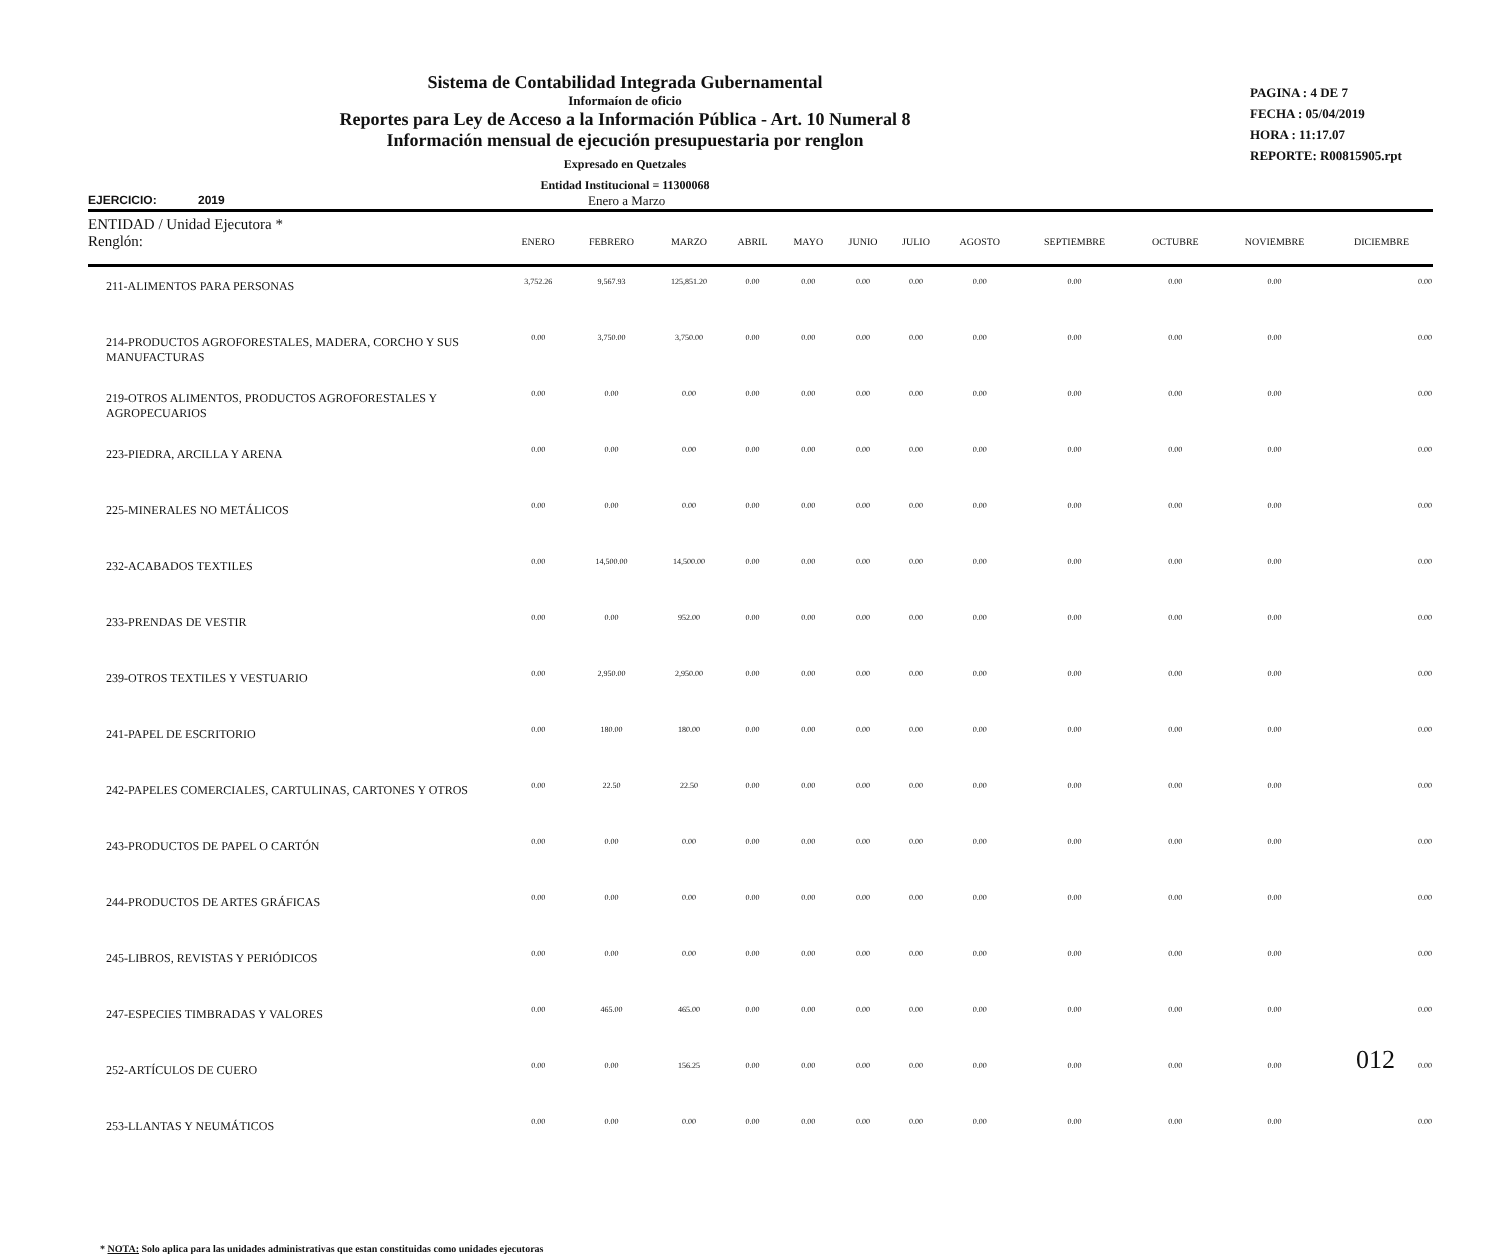Sistema de Contabilidad Integrada Gubernamental
Informaíon de oficio
Reportes para Ley de Acceso a la Información Pública - Art. 10 Numeral 8
Información mensual de ejecución presupuestaria por renglon
Expresado en Quetzales
Entidad Institucional = 11300068
PAGINA : 4 DE 7
FECHA : 05/04/2019
HORA : 11:17.07
REPORTE: R00815905.rpt
EJERCICIO: 2019 Enero a Marzo
| ENTIDAD / Unidad Ejecutora * Renglón: | ENERO | FEBRERO | MARZO | ABRIL | MAYO | JUNIO | JULIO | AGOSTO | SEPTIEMBRE | OCTUBRE | NOVIEMBRE | DICIEMBRE |
| --- | --- | --- | --- | --- | --- | --- | --- | --- | --- | --- | --- | --- |
| 211-ALIMENTOS PARA PERSONAS | 3,752.26 | 9,567.93 | 125,851.20 | 0.00 | 0.00 | 0.00 | 0.00 | 0.00 | 0.00 | 0.00 | 0.00 | 0.00 |
| 214-PRODUCTOS AGROFORESTALES, MADERA, CORCHO Y SUS MANUFACTURAS | 0.00 | 3,750.00 | 3,750.00 | 0.00 | 0.00 | 0.00 | 0.00 | 0.00 | 0.00 | 0.00 | 0.00 | 0.00 |
| 219-OTROS ALIMENTOS, PRODUCTOS AGROFORESTALES Y AGROPECUARIOS | 0.00 | 0.00 | 0.00 | 0.00 | 0.00 | 0.00 | 0.00 | 0.00 | 0.00 | 0.00 | 0.00 | 0.00 |
| 223-PIEDRA, ARCILLA Y ARENA | 0.00 | 0.00 | 0.00 | 0.00 | 0.00 | 0.00 | 0.00 | 0.00 | 0.00 | 0.00 | 0.00 | 0.00 |
| 225-MINERALES NO METÁLICOS | 0.00 | 0.00 | 0.00 | 0.00 | 0.00 | 0.00 | 0.00 | 0.00 | 0.00 | 0.00 | 0.00 | 0.00 |
| 232-ACABADOS TEXTILES | 0.00 | 14,500.00 | 14,500.00 | 0.00 | 0.00 | 0.00 | 0.00 | 0.00 | 0.00 | 0.00 | 0.00 | 0.00 |
| 233-PRENDAS DE VESTIR | 0.00 | 0.00 | 952.00 | 0.00 | 0.00 | 0.00 | 0.00 | 0.00 | 0.00 | 0.00 | 0.00 | 0.00 |
| 239-OTROS TEXTILES Y VESTUARIO | 0.00 | 2,950.00 | 2,950.00 | 0.00 | 0.00 | 0.00 | 0.00 | 0.00 | 0.00 | 0.00 | 0.00 | 0.00 |
| 241-PAPEL DE ESCRITORIO | 0.00 | 180.00 | 180.00 | 0.00 | 0.00 | 0.00 | 0.00 | 0.00 | 0.00 | 0.00 | 0.00 | 0.00 |
| 242-PAPELES COMERCIALES, CARTULINAS, CARTONES Y OTROS | 0.00 | 22.50 | 22.50 | 0.00 | 0.00 | 0.00 | 0.00 | 0.00 | 0.00 | 0.00 | 0.00 | 0.00 |
| 243-PRODUCTOS DE PAPEL O CARTÓN | 0.00 | 0.00 | 0.00 | 0.00 | 0.00 | 0.00 | 0.00 | 0.00 | 0.00 | 0.00 | 0.00 | 0.00 |
| 244-PRODUCTOS DE ARTES GRÁFICAS | 0.00 | 0.00 | 0.00 | 0.00 | 0.00 | 0.00 | 0.00 | 0.00 | 0.00 | 0.00 | 0.00 | 0.00 |
| 245-LIBROS, REVISTAS Y PERIÓDICOS | 0.00 | 0.00 | 0.00 | 0.00 | 0.00 | 0.00 | 0.00 | 0.00 | 0.00 | 0.00 | 0.00 | 0.00 |
| 247-ESPECIES TIMBRADAS Y VALORES | 0.00 | 465.00 | 465.00 | 0.00 | 0.00 | 0.00 | 0.00 | 0.00 | 0.00 | 0.00 | 0.00 | 0.00 |
| 252-ARTÍCULOS DE CUERO | 0.00 | 0.00 | 156.25 | 0.00 | 0.00 | 0.00 | 0.00 | 0.00 | 0.00 | 0.00 | 0.00 | 0.00 |
| 253-LLANTAS Y NEUMÁTICOS | 0.00 | 0.00 | 0.00 | 0.00 | 0.00 | 0.00 | 0.00 | 0.00 | 0.00 | 0.00 | 0.00 | 0.00 |
* NOTA: Solo aplica para las unidades administrativas que estan constituidas como unidades ejecutoras
012